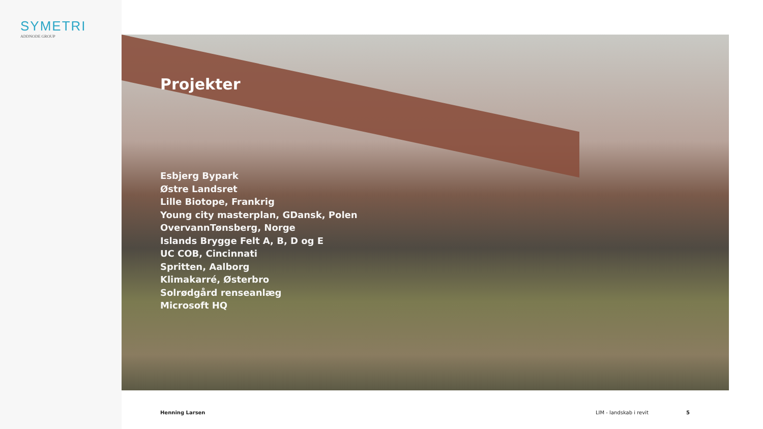SYMETRI
ADDNODE GROUP
Projekter
Esbjerg Bypark
Østre Landsret
Lille Biotope, Frankrig
Young city masterplan, GDansk, Polen
OvervannTønsberg, Norge
Islands Brygge Felt A, B, D og E
UC COB, Cincinnati
Spritten, Aalborg
Klimakarré, Østerbro
Solrødgård renseanlæg
Microsoft HQ
Henning Larsen LIM - landskab i revit 5